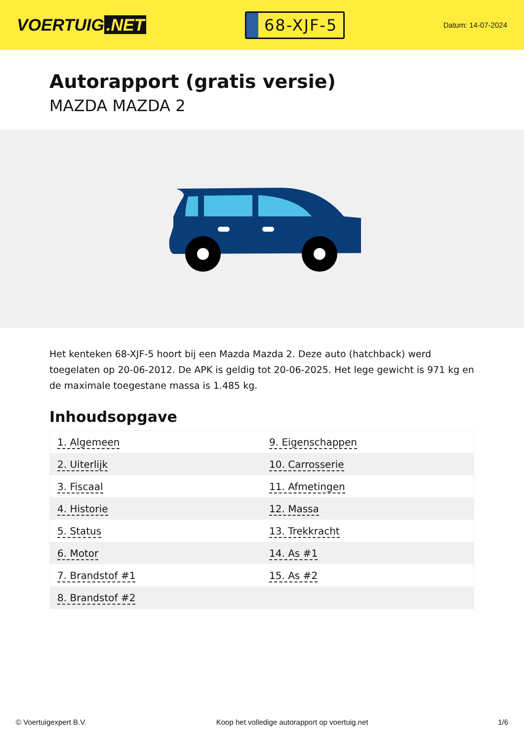VOERTUIG.NET
68-XJF-5
Datum: 14-07-2024
Autorapport (gratis versie)
MAZDA MAZDA 2
Het kenteken 68-XJF-5 hoort bij een Mazda Mazda 2. Deze auto (hatchback) werd toegelaten op 20-06-2012. De APK is geldig tot 20-06-2025. Het lege gewicht is 971 kg en de maximale toegestane massa is 1.485 kg.
Inhoudsopgave
| 1. Algemeen | 9. Eigenschappen |
| 2. Uiterlijk | 10. Carrosserie |
| 3. Fiscaal | 11. Afmetingen |
| 4. Historie | 12. Massa |
| 5. Status | 13. Trekkracht |
| 6. Motor | 14. As #1 |
| 7. Brandstof #1 | 15. As #2 |
| 8. Brandstof #2 | |
© Voertuigexpert B.V. Koop het volledige autorapport op voertuig.net 1/6